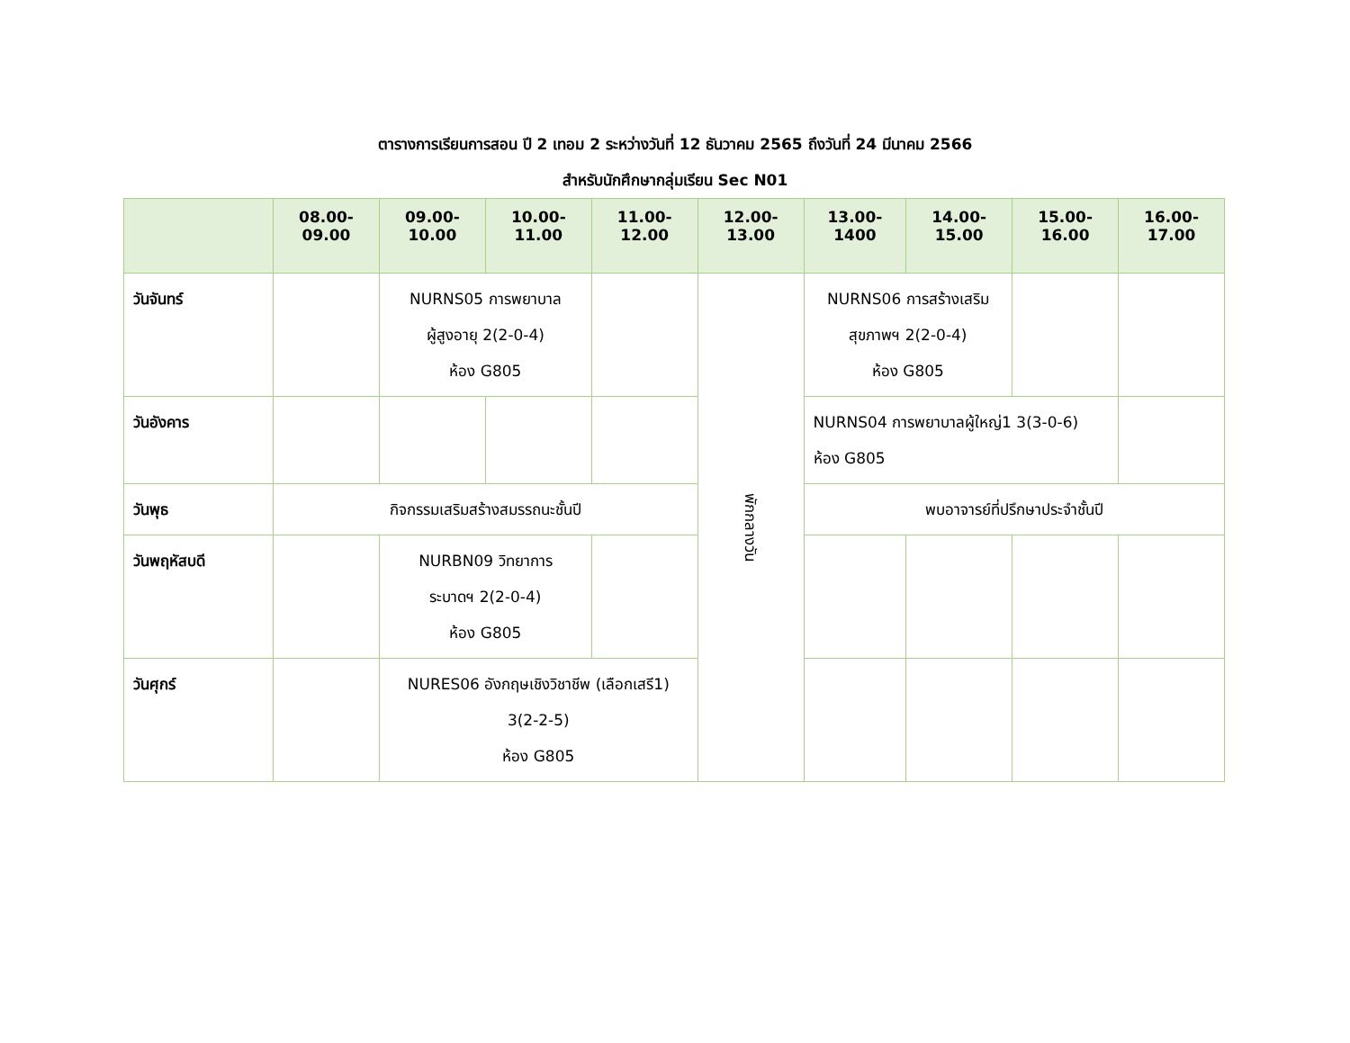ตารางการเรียนการสอน ปี 2 เทอม 2 ระหว่างวันที่ 12 ธันวาคม 2565 ถึงวันที่ 24 มีนาคม 2566
สำหรับนักศึกษากลุ่มเรียน Sec N01
| | 08.00-09.00 | 09.00-10.00 | 10.00-11.00 | 11.00-12.00 | 12.00-13.00 | 13.00-1400 | 14.00-15.00 | 15.00-16.00 | 16.00-17.00 |
| --- | --- | --- | --- | --- | --- | --- | --- | --- | --- |
| วันจันทร์ | | NURNS05 การพยาบาล ผู้สูงอายุ 2(2-0-4) ห้อง G805 | | | พักกลางวัน | NURNS06 การสร้างเสริม สุขภาพฯ 2(2-0-4) ห้อง G805 | | | |
| วันอังคาร | | | | | | NURNS04 การพยาบาลผู้ใหญ่1 3(3-0-6) ห้อง G805 | | | |
| วันพุธ | กิจกรรมเสริมสร้างสมรรถนะชั้นปี | | | | | พบอาจารย์ที่ปรึกษาประจำชั้นปี | | | |
| วันพฤหัสบดี | | NURBN09 วิทยาการ ระบาดฯ 2(2-0-4) ห้อง G805 | | | | | | | |
| วันศุกร์ | | NURES06 อังกฤษเชิงวิชาชีพ (เลือกเสรี1) 3(2-2-5) ห้อง G805 | | | | | | | |